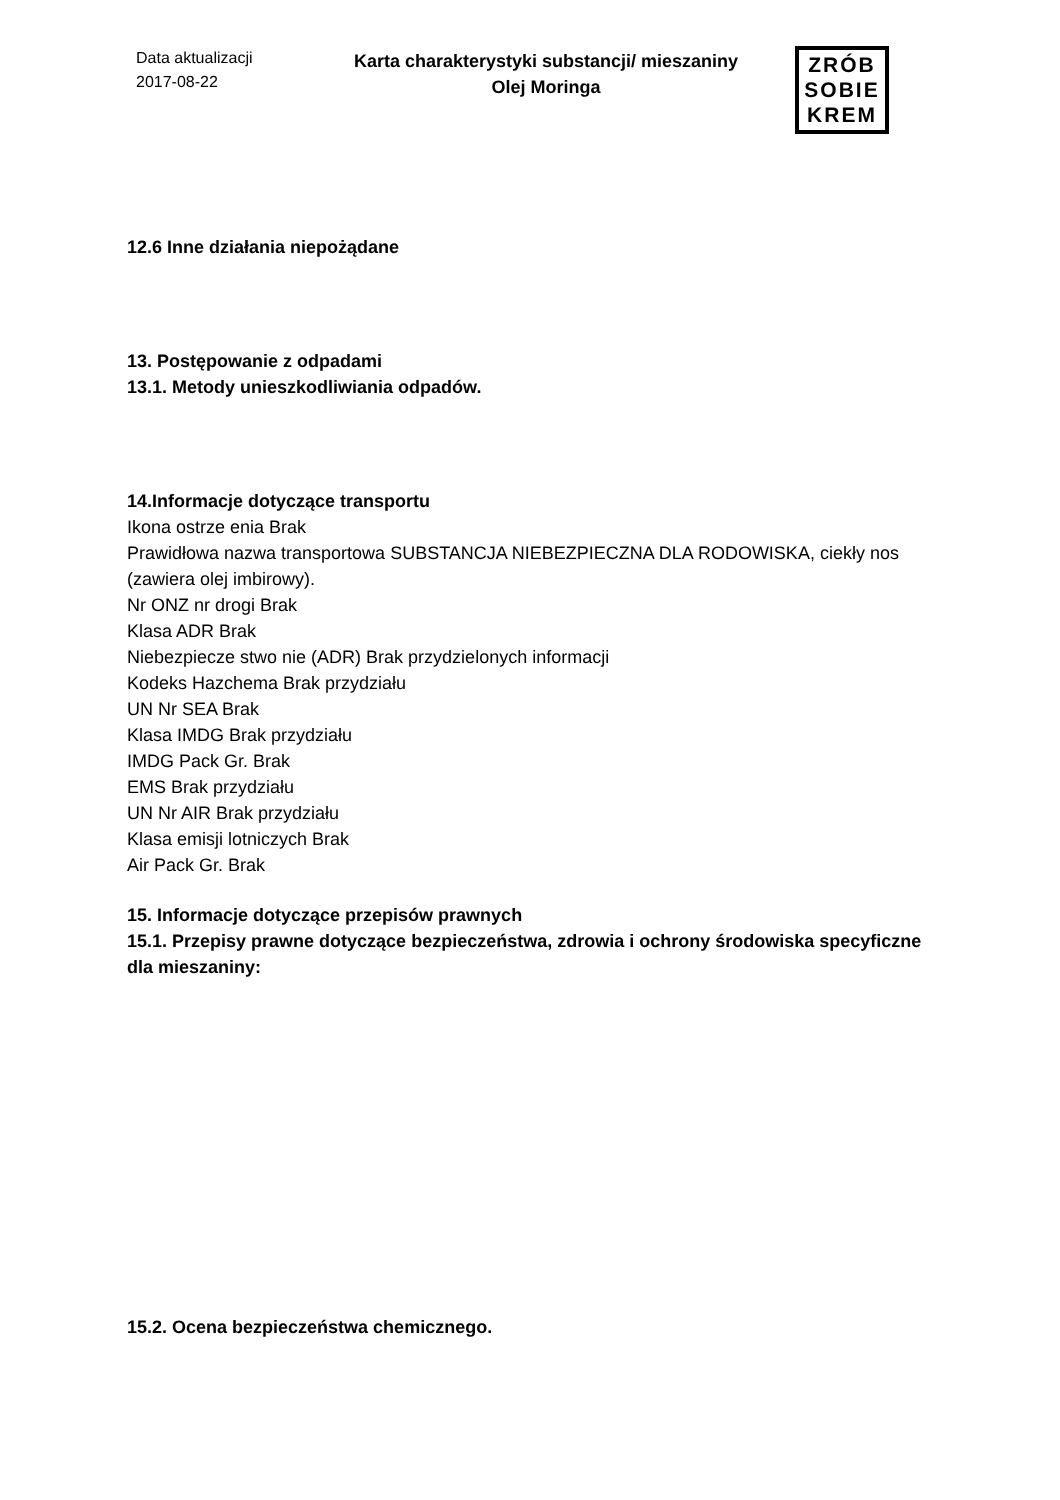Data aktualizacji
2017-08-22
Karta charakterystyki substancji/ mieszaniny
Olej Moringa
ZRÓB
SOBIE
KREM
12.6 Inne działania niepożądane
13. Postępowanie z odpadami
13.1. Metody unieszkodliwiania odpadów.
14.Informacje dotyczące transportu
Ikona ostrze enia Brak
Prawidłowa nazwa transportowa SUBSTANCJA NIEBEZPIECZNA DLA RODOWISKA, ciekły nos (zawiera olej imbirowy).
Nr ONZ nr drogi Brak
Klasa ADR Brak
Niebezpiecze stwo nie (ADR) Brak przydzielonych informacji
Kodeks Hazchema Brak przydziału
UN Nr SEA Brak
Klasa IMDG Brak przydziału
IMDG Pack Gr. Brak
EMS Brak przydziału
UN Nr AIR Brak przydziału
Klasa emisji lotniczych Brak
Air Pack Gr. Brak
15. Informacje dotyczące przepisów prawnych
15.1. Przepisy prawne dotyczące bezpieczeństwa, zdrowia i ochrony środowiska specyficzne dla mieszaniny:
15.2. Ocena bezpieczeństwa chemicznego.